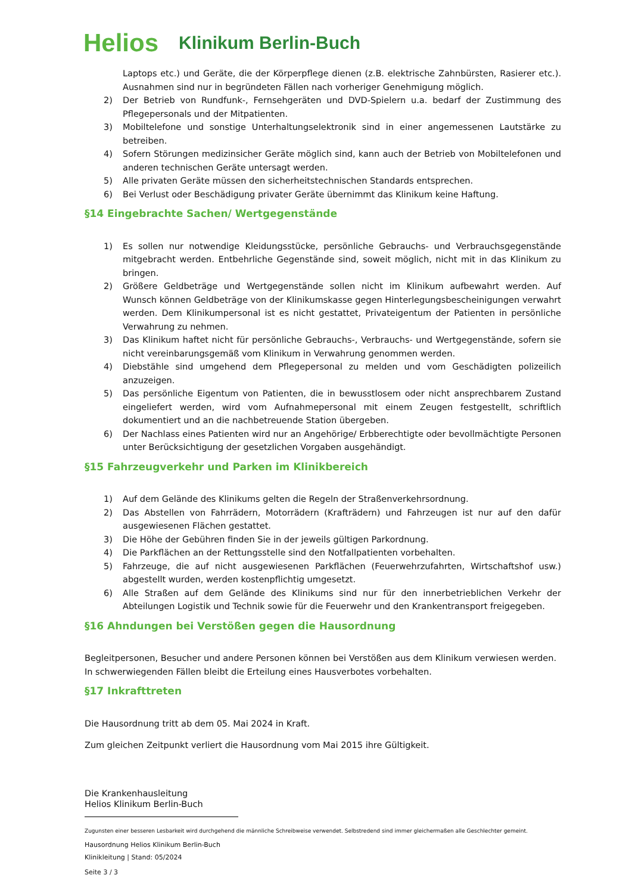Helios Klinikum Berlin-Buch
Laptops etc.) und Geräte, die der Körperpflege dienen (z.B. elektrische Zahnbürsten, Rasierer etc.). Ausnahmen sind nur in begründeten Fällen nach vorheriger Genehmigung möglich.
2) Der Betrieb von Rundfunk-, Fernsehgeräten und DVD-Spielern u.a. bedarf der Zustimmung des Pflegepersonals und der Mitpatienten.
3) Mobiltelefone und sonstige Unterhaltungselektronik sind in einer angemessenen Lautstärke zu betreiben.
4) Sofern Störungen medizinsicher Geräte möglich sind, kann auch der Betrieb von Mobiltelefonen und anderen technischen Geräte untersagt werden.
5) Alle privaten Geräte müssen den sicherheitstechnischen Standards entsprechen.
6) Bei Verlust oder Beschädigung privater Geräte übernimmt das Klinikum keine Haftung.
§14 Eingebrachte Sachen/ Wertgegenstände
1) Es sollen nur notwendige Kleidungsstücke, persönliche Gebrauchs- und Verbrauchsgegenstände mitgebracht werden. Entbehrliche Gegenstände sind, soweit möglich, nicht mit in das Klinikum zu bringen.
2) Größere Geldbeträge und Wertgegenstände sollen nicht im Klinikum aufbewahrt werden. Auf Wunsch können Geldbeträge von der Klinikumskasse gegen Hinterlegungsbescheinigungen verwahrt werden. Dem Klinikumpersonal ist es nicht gestattet, Privateigentum der Patienten in persönliche Verwahrung zu nehmen.
3) Das Klinikum haftet nicht für persönliche Gebrauchs-, Verbrauchs- und Wertgegenstände, sofern sie nicht vereinbarungsgemäß vom Klinikum in Verwahrung genommen werden.
4) Diebstähle sind umgehend dem Pflegepersonal zu melden und vom Geschädigten polizeilich anzuzeigen.
5) Das persönliche Eigentum von Patienten, die in bewusstlosem oder nicht ansprechbarem Zustand eingeliefert werden, wird vom Aufnahmepersonal mit einem Zeugen festgestellt, schriftlich dokumentiert und an die nachbetreuende Station übergeben.
6) Der Nachlass eines Patienten wird nur an Angehörige/ Erbberechtigte oder bevollmächtigte Personen unter Berücksichtigung der gesetzlichen Vorgaben ausgehändigt.
§15 Fahrzeugverkehr und Parken im Klinikbereich
1) Auf dem Gelände des Klinikums gelten die Regeln der Straßenverkehrsordnung.
2) Das Abstellen von Fahrrädern, Motorrädern (Krafträdern) und Fahrzeugen ist nur auf den dafür ausgewiesenen Flächen gestattet.
3) Die Höhe der Gebühren finden Sie in der jeweils gültigen Parkordnung.
4) Die Parkflächen an der Rettungsstelle sind den Notfallpatienten vorbehalten.
5) Fahrzeuge, die auf nicht ausgewiesenen Parkflächen (Feuerwehrzufahrten, Wirtschaftshof usw.) abgestellt wurden, werden kostenpflichtig umgesetzt.
6) Alle Straßen auf dem Gelände des Klinikums sind nur für den innerbetrieblichen Verkehr der Abteilungen Logistik und Technik sowie für die Feuerwehr und den Krankentransport freigegeben.
§16 Ahndungen bei Verstößen gegen die Hausordnung
Begleitpersonen, Besucher und andere Personen können bei Verstößen aus dem Klinikum verwiesen werden. In schwerwiegenden Fällen bleibt die Erteilung eines Hausverbotes vorbehalten.
§17 Inkrafttreten
Die Hausordnung tritt ab dem 05. Mai 2024 in Kraft.
Zum gleichen Zeitpunkt verliert die Hausordnung vom Mai 2015 ihre Gültigkeit.
Die Krankenhausleitung
Helios Klinikum Berlin-Buch
Zugunsten einer besseren Lesbarkeit wird durchgehend die männliche Schreibweise verwendet. Selbstredend sind immer gleichermaßen alle Geschlechter gemeint.
Hausordnung Helios Klinikum Berlin-Buch
Klinikleitung | Stand: 05/2024
Seite 3 / 3